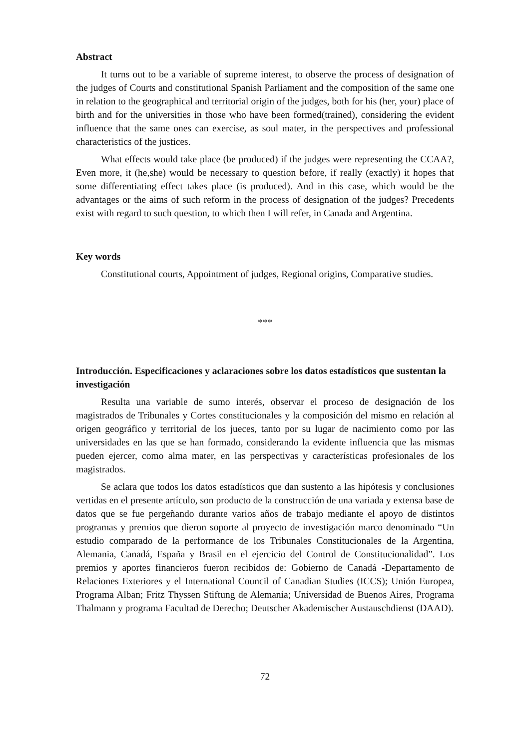Abstract
It turns out to be a variable of supreme interest, to observe the process of designation of the judges of Courts and constitutional Spanish Parliament and the composition of the same one in relation to the geographical and territorial origin of the judges, both for his (her, your) place of birth and for the universities in those who have been formed(trained), considering the evident influence that the same ones can exercise, as soul mater, in the perspectives and professional characteristics of the justices.
What effects would take place (be produced) if the judges were representing the CCAA?, Even more, it (he,she) would be necessary to question before, if really (exactly) it hopes that some differentiating effect takes place (is produced). And in this case, which would be the advantages or the aims of such reform in the process of designation of the judges? Precedents exist with regard to such question, to which then I will refer, in Canada and Argentina.
Key words
Constitutional courts, Appointment of judges, Regional origins, Comparative studies.
***
Introducción. Especificaciones y aclaraciones sobre los datos estadísticos que sustentan la investigación
Resulta una variable de sumo interés, observar el proceso de designación de los magistrados de Tribunales y Cortes constitucionales y la composición del mismo en relación al origen geográfico y territorial de los jueces, tanto por su lugar de nacimiento como por las universidades en las que se han formado, considerando la evidente influencia que las mismas pueden ejercer, como alma mater, en las perspectivas y características profesionales de los magistrados.
Se aclara que todos los datos estadísticos que dan sustento a las hipótesis y conclusiones vertidas en el presente artículo, son producto de la construcción de una variada y extensa base de datos que se fue pergeñando durante varios años de trabajo mediante el apoyo de distintos programas y premios que dieron soporte al proyecto de investigación marco denominado “Un estudio comparado de la performance de los Tribunales Constitucionales de la Argentina, Alemania, Canadá, España y Brasil en el ejercicio del Control de Constitucionalidad”. Los premios y aportes financieros fueron recibidos de: Gobierno de Canadá -Departamento de Relaciones Exteriores y el International Council of Canadian Studies (ICCS); Unión Europea, Programa Alban; Fritz Thyssen Stiftung de Alemania; Universidad de Buenos Aires, Programa Thalmann y programa Facultad de Derecho; Deutscher Akademischer Austauschdienst (DAAD).
72